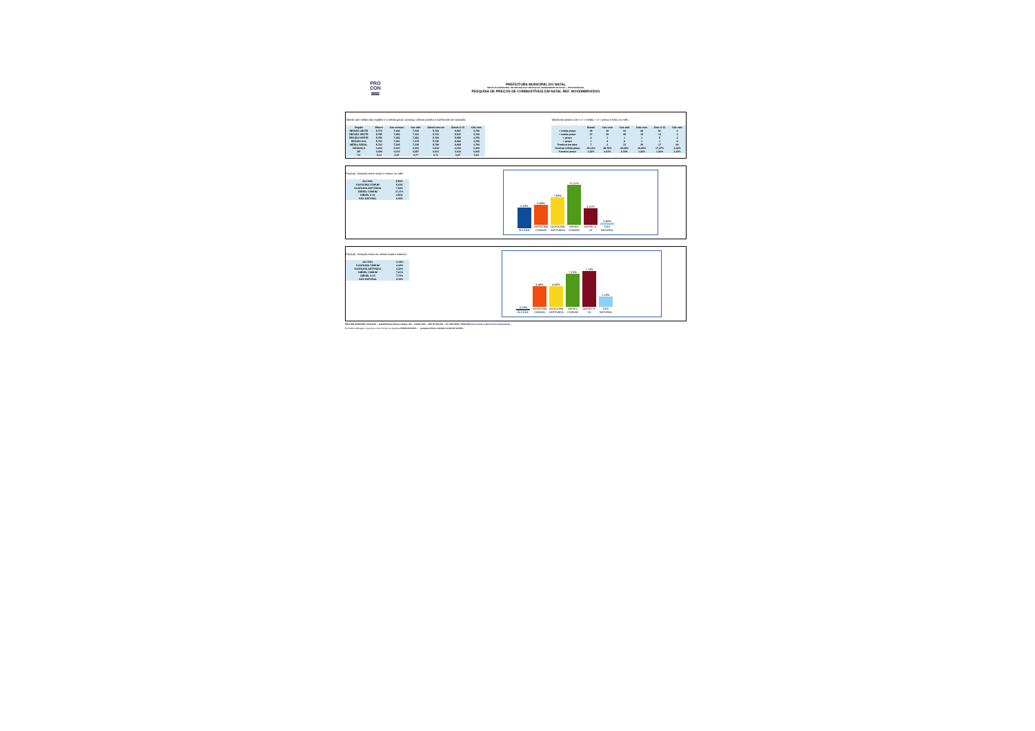PRO
CON
Natal/RN
PREFEITURA MUNICIPAL DO NATAL
INSTITUTO MUNICIPAL DE PROTEÇÃO E DEFESA DO CONSUMIDOR DE NATAL – PROCON/NATAL
PESQUISA DE PREÇOS DE COMBUSTÍVEIS EM NATAL REF. NOVEMBRO/2021
Tabela com média das regiões e a média geral, variança, desvio padrão e coeficiente de variação.
| Região | Etanol | Gas comum | Gas adit | Diesel comum | Diesel S-10 | Gás veic |
| --- | --- | --- | --- | --- | --- | --- |
| REGIÃO LESTE | 5,770 | 7,248 | 7,339 | 5,704 | 5,957 | 4,790 |
| REGIÃO OESTE | 5,755 | 7,258 | 7,303 | 5,733 | 5,947 | 4,790 |
| REGIÃO NORTE | 5,756 | 7,252 | 7,254 | 5,769 | 5,958 | 4,790 |
| REGIÃO SUL | 5,766 | 7,290 | 7,379 | 5,796 | 5,982 | 4,790 |
| MÉDIA GERAL | 5,764 | 7,265 | 7,335 | 5,758 | 5,965 | 4,790 |
| VARIANÇA | 0,000 | 0,000 | 0,003 | 0,002 | 0,000 | 0,000 |
| DP | 0,008 | 0,019 | 0,057 | 0,041 | 0,016 | 0,000 |
| CV | 0,14 | 0,27 | 0,77 | 0,71 | 0,27 | 0,00 |
Tabela de postos com < e > média, < e > preço e falta, no mês.
| | Etanol | Gas com | Gas adit | Dies com | Dies S-10 | Gás veic |
| --- | --- | --- | --- | --- | --- | --- |
| > média preço | 38 | 40 | 34 | 28 | 51 | 2 |
| < média preço | 37 | 40 | 35 | 15 | 14 | 2 |
| > preço | 2 | 1 | 1 | 1 | 5 | 2 |
| < preço | 1 | 2 | 2 | 1 | 1 | 2 |
| Produto em falta | 7 | 2 | 13 | 39 | 17 | 68 |
| %menor média preço | 45,12% | 48,78% | 42,68% | 18,29% | 17,07% | 2,44% |
| %menor preço | 1,22% | 2,44% | 2,44% | 1,22% | 1,22% | 2,44% |
Produto, Variação entre maior e menor no mês.
| ÁLCOOL | 5,53% |
| GASOLINA COMUM | 5,44% |
| GASOLINA ADITIVADA | 7,60% |
| DIESEL COMUM | 11,11% |
| DIESEL S-10 | 4,51% |
| GÁS NATURAL | 0,40% |
5,53%
ÁLCOOL
5,44%
GASOLINA COMUM
7,60%
GASOLINA ADITIVADA
11,11%
DIESEL COMUM
4,51%
DIESEL S-10
0,40%
GÁS NATURAL
Produto, Variação entre os meses atual e anterior.
| ÁLCOOL | -0,18% |
| GASOLINA COMUM | 4,44% |
| GASOLINA ADITIVADA | 4,42% |
| DIESEL COMUM | 7,21% |
| DIESEL S-10 | 7,73% |
| GÁS NATURAL | 2,18% |
-0,18%
ÁLCOOL
4,44%
GASOLINA COMUM
4,42%
GASOLINA ADITIVADA
7,21%
DIESEL COMUM
7,73%
DIESEL S-10
2,18%
GÁS NATURAL
PROCON MUNICIPAL DE NATAL – Natal/RN Rua Ulisses Caldas, 181 – Cidade Alta – CEP 59.025-090 – Tel. 3232-9050 / 3232-9051 (www.natal.rn.gov.br/procon/pesquisa) -
Permitido publicação, mas citar a fonte: Núcleo de pesquisa PROCON NATAL. pesquisa direta realizada no dia 08 /11/2021.